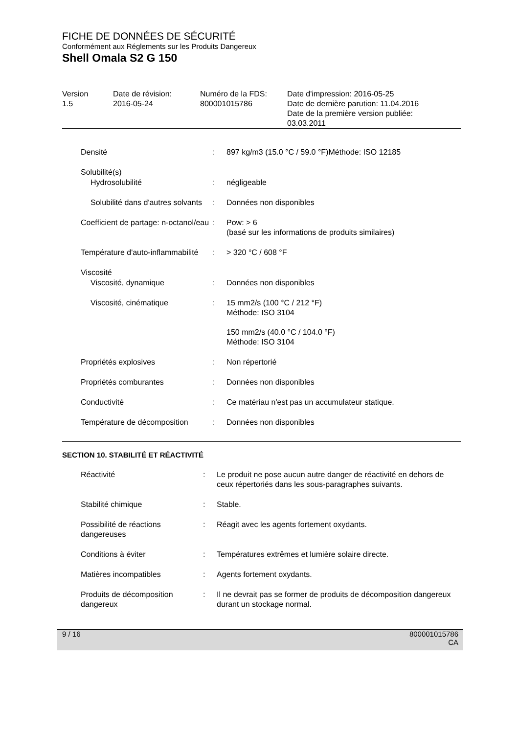FICHE DE DONNÉES DE SÉCURITÉ
Conformément aux Réglements sur les Produits Dangereux
Shell Omala S2 G 150
| Version 1.5 | Date de révision: 2016-05-24 | Numéro de la FDS: 800001015786 | Date d'impression: 2016-05-25 Date de dernière parution: 11.04.2016 Date de la première version publiée: 03.03.2011 |
| Densité | : | 897 kg/m3 (15.0 °C / 59.0 °F)Méthode: ISO 12185 |
| Solubilité(s) | | |
| Hydrosolubilité | : | négligeable |
| Solubilité dans d'autres solvants | : | Données non disponibles |
| Coefficient de partage: n-octanol/eau | : | Pow: > 6 (basé sur les informations de produits similaires) |
| Température d'auto-inflammabilité | : | > 320 °C / 608 °F |
| Viscosité | | |
| Viscosité, dynamique | : | Données non disponibles |
| Viscosité, cinématique | : | 15 mm2/s (100 °C / 212 °F) Méthode: ISO 3104 150 mm2/s (40.0 °C / 104.0 °F) Méthode: ISO 3104 |
| Propriétés explosives | : | Non répertorié |
| Propriétés comburantes | : | Données non disponibles |
| Conductivité | : | Ce matériau n'est pas un accumulateur statique. |
| Température de décomposition | : | Données non disponibles |
SECTION 10. STABILITÉ ET RÉACTIVITÉ
| Réactivité | : | Le produit ne pose aucun autre danger de réactivité en dehors de ceux répertoriés dans les sous-paragraphes suivants. |
| Stabilité chimique | : | Stable. |
| Possibilité de réactions dangereuses | : | Réagit avec les agents fortement oxydants. |
| Conditions à éviter | : | Températures extrêmes et lumière solaire directe. |
| Matières incompatibles | : | Agents fortement oxydants. |
| Produits de décomposition dangereux | : | Il ne devrait pas se former de produits de décomposition dangereux durant un stockage normal. |
9 / 16 800001015786
CA